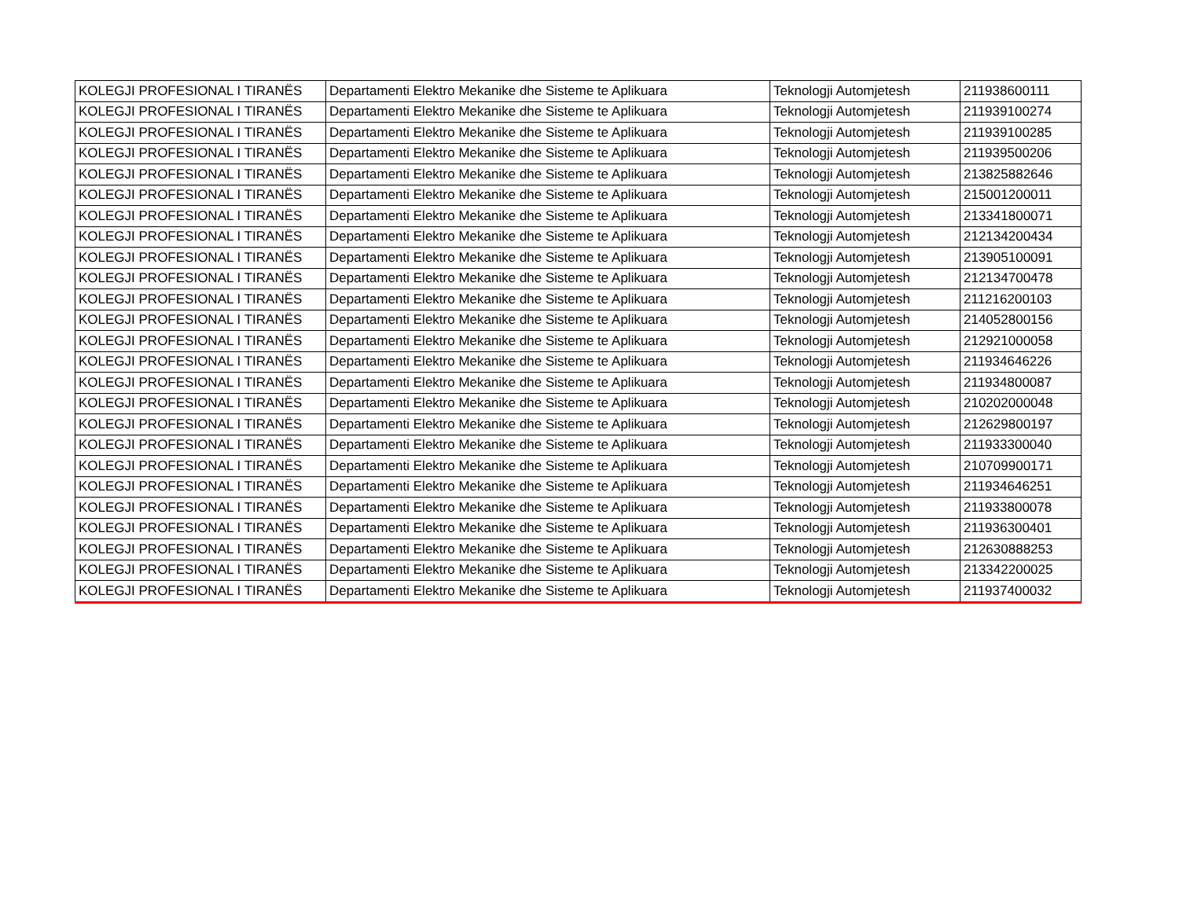| KOLEGJI PROFESIONAL I TIRANËS | Departamenti Elektro Mekanike dhe Sisteme te Aplikuara | Teknologji Automjetesh | 211938600111 |
| KOLEGJI PROFESIONAL I TIRANËS | Departamenti Elektro Mekanike dhe Sisteme te Aplikuara | Teknologji Automjetesh | 211939100274 |
| KOLEGJI PROFESIONAL I TIRANËS | Departamenti Elektro Mekanike dhe Sisteme te Aplikuara | Teknologji Automjetesh | 211939100285 |
| KOLEGJI PROFESIONAL I TIRANËS | Departamenti Elektro Mekanike dhe Sisteme te Aplikuara | Teknologji Automjetesh | 211939500206 |
| KOLEGJI PROFESIONAL I TIRANËS | Departamenti Elektro Mekanike dhe Sisteme te Aplikuara | Teknologji Automjetesh | 213825882646 |
| KOLEGJI PROFESIONAL I TIRANËS | Departamenti Elektro Mekanike dhe Sisteme te Aplikuara | Teknologji Automjetesh | 215001200011 |
| KOLEGJI PROFESIONAL I TIRANËS | Departamenti Elektro Mekanike dhe Sisteme te Aplikuara | Teknologji Automjetesh | 213341800071 |
| KOLEGJI PROFESIONAL I TIRANËS | Departamenti Elektro Mekanike dhe Sisteme te Aplikuara | Teknologji Automjetesh | 212134200434 |
| KOLEGJI PROFESIONAL I TIRANËS | Departamenti Elektro Mekanike dhe Sisteme te Aplikuara | Teknologji Automjetesh | 213905100091 |
| KOLEGJI PROFESIONAL I TIRANËS | Departamenti Elektro Mekanike dhe Sisteme te Aplikuara | Teknologji Automjetesh | 212134700478 |
| KOLEGJI PROFESIONAL I TIRANËS | Departamenti Elektro Mekanike dhe Sisteme te Aplikuara | Teknologji Automjetesh | 211216200103 |
| KOLEGJI PROFESIONAL I TIRANËS | Departamenti Elektro Mekanike dhe Sisteme te Aplikuara | Teknologji Automjetesh | 214052800156 |
| KOLEGJI PROFESIONAL I TIRANËS | Departamenti Elektro Mekanike dhe Sisteme te Aplikuara | Teknologji Automjetesh | 212921000058 |
| KOLEGJI PROFESIONAL I TIRANËS | Departamenti Elektro Mekanike dhe Sisteme te Aplikuara | Teknologji Automjetesh | 211934646226 |
| KOLEGJI PROFESIONAL I TIRANËS | Departamenti Elektro Mekanike dhe Sisteme te Aplikuara | Teknologji Automjetesh | 211934800087 |
| KOLEGJI PROFESIONAL I TIRANËS | Departamenti Elektro Mekanike dhe Sisteme te Aplikuara | Teknologji Automjetesh | 210202000048 |
| KOLEGJI PROFESIONAL I TIRANËS | Departamenti Elektro Mekanike dhe Sisteme te Aplikuara | Teknologji Automjetesh | 212629800197 |
| KOLEGJI PROFESIONAL I TIRANËS | Departamenti Elektro Mekanike dhe Sisteme te Aplikuara | Teknologji Automjetesh | 211933300040 |
| KOLEGJI PROFESIONAL I TIRANËS | Departamenti Elektro Mekanike dhe Sisteme te Aplikuara | Teknologji Automjetesh | 210709900171 |
| KOLEGJI PROFESIONAL I TIRANËS | Departamenti Elektro Mekanike dhe Sisteme te Aplikuara | Teknologji Automjetesh | 211934646251 |
| KOLEGJI PROFESIONAL I TIRANËS | Departamenti Elektro Mekanike dhe Sisteme te Aplikuara | Teknologji Automjetesh | 211933800078 |
| KOLEGJI PROFESIONAL I TIRANËS | Departamenti Elektro Mekanike dhe Sisteme te Aplikuara | Teknologji Automjetesh | 211936300401 |
| KOLEGJI PROFESIONAL I TIRANËS | Departamenti Elektro Mekanike dhe Sisteme te Aplikuara | Teknologji Automjetesh | 212630888253 |
| KOLEGJI PROFESIONAL I TIRANËS | Departamenti Elektro Mekanike dhe Sisteme te Aplikuara | Teknologji Automjetesh | 213342200025 |
| KOLEGJI PROFESIONAL I TIRANËS | Departamenti Elektro Mekanike dhe Sisteme te Aplikuara | Teknologji Automjetesh | 211937400032 |